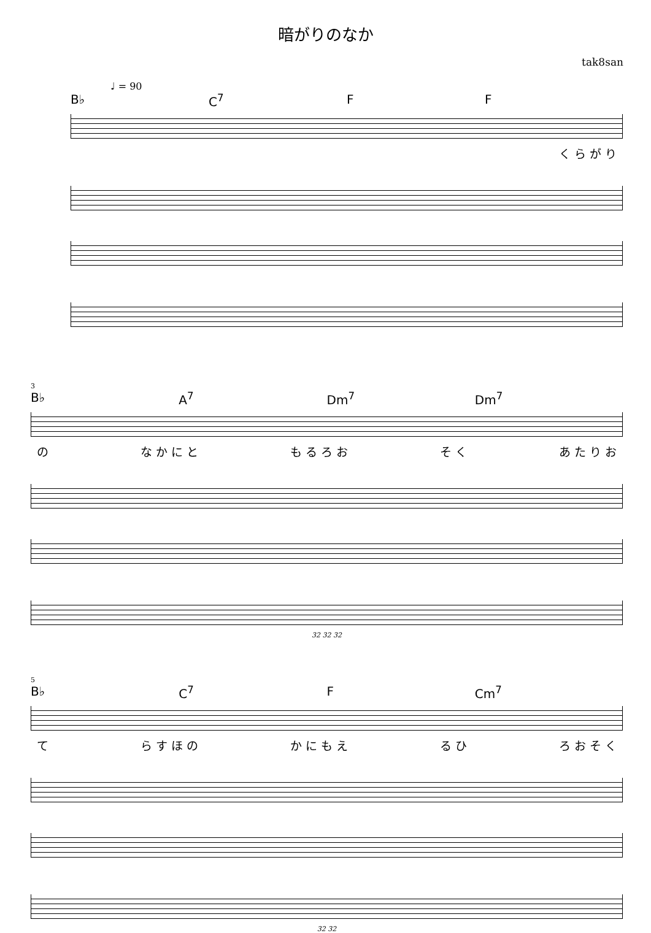暗がりのなか
tak8san
♩ = 90
B♭ C<sup>7</sup> F F
く ら が り
3
B♭ A<sup>7</sup> Dm<sup>7</sup> Dm<sup>7</sup>
の な か に と も る ろ お そ く あ た り お
32 32 32
5
B♭ C<sup>7</sup> F Cm<sup>7</sup>
て ら す ほ の か に も え る ひ ろ お そ く
32 32